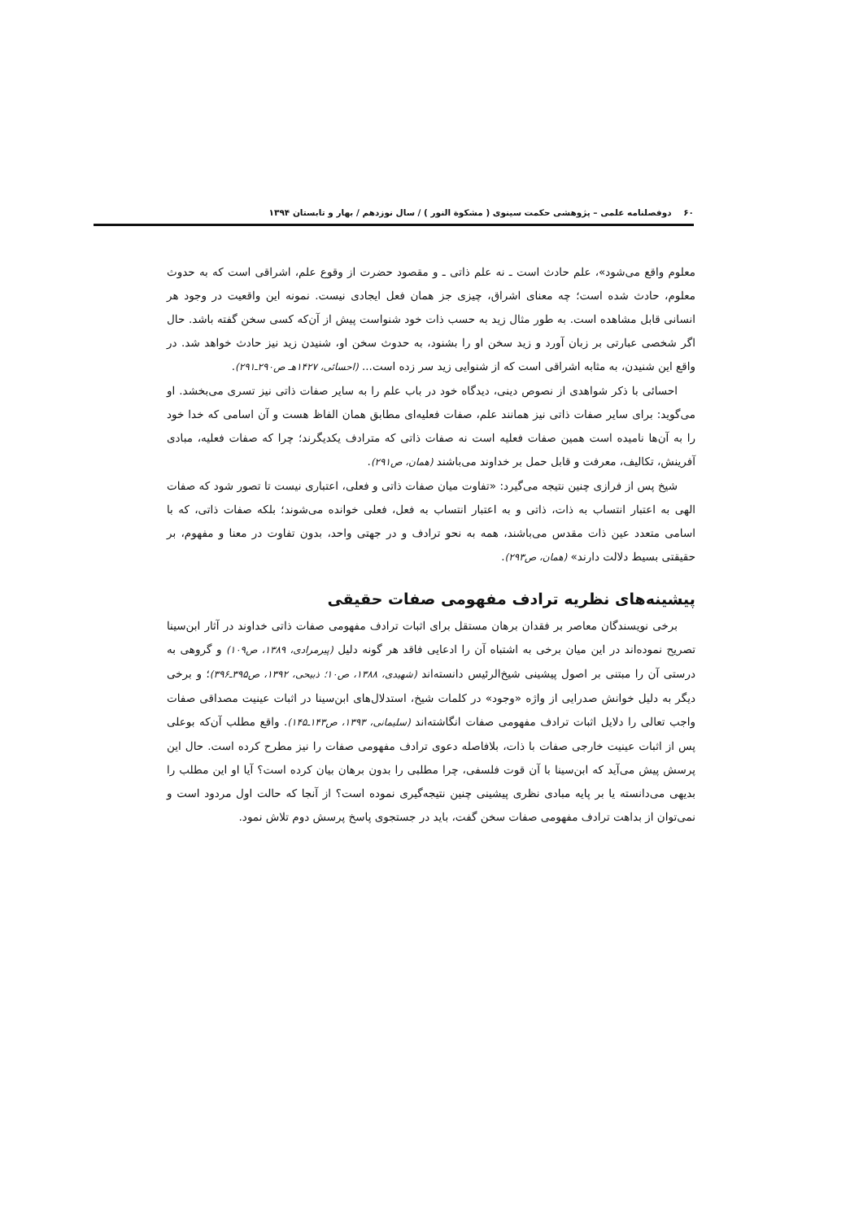۶۰ دوفصلنامه علمی – پژوهشی حکمت سینوی ( مشکوة النور ) / سال نوزدهم / بهار و تابستان ۱۳۹۴
معلوم واقع می‌شود»، علم حادث است ـ نه علم ذاتی ـ و مقصود حضرت از وقوع علم، اشراقی است که به حدوث معلوم، حادث شده است؛ چه معنای اشراق، چیزی جز همان فعل ایجادی نیست. نمونه این واقعیت در وجود هر انسانی قابل مشاهده است. به طور مثال زید به حسب ذات خود شنواست پیش از آن‌که کسی سخن گفته باشد. حال اگر شخصی عبارتی بر زبان آورد و زید سخن او را بشنود، به حدوث سخن او، شنیدن زید نیز حادث خواهد شد. در واقع این شنیدن، به مثابه اشراقی است که از شنوایی زید سر زده است... (احسائی، ۱۴۲۷هـ ص۲۹۰ـ۲۹۱).
احسائی با ذکر شواهدی از نصوص دینی، دیدگاه خود در باب علم را به سایر صفات ذاتی نیز تسری می‌بخشد. او می‌گوید: برای سایر صفات ذاتی نیز همانند علم، صفات فعلیه‌ای مطابق همان الفاظ هست و آن اسامی که خدا خود را به آن‌ها نامیده است همین صفات فعلیه است نه صفات ذاتی که مترادف یکدیگرند؛ چرا که صفات فعلیه، مبادی آفرینش، تکالیف، معرفت و قابل حمل بر خداوند می‌باشند (همان، ص۲۹۱).
شیخ پس از فرازی چنین نتیجه می‌گیرد: «تفاوت میان صفات ذاتی و فعلی، اعتباری نیست تا تصور شود که صفات الهی به اعتبار انتساب به ذات، ذاتی و به اعتبار انتساب به فعل، فعلی خوانده می‌شوند؛ بلکه صفات ذاتی، که با اسامی متعدد عین ذات مقدس می‌باشند، همه به نحو ترادف و در جهتی واحد، بدون تفاوت در معنا و مفهوم، بر حقیقتی بسیط دلالت دارند» (همان، ص۲۹۳).
پیشینه‌های نظریه ترادف مفهومی صفات حقیقی
برخی نویسندگان معاصر بر فقدان برهان مستقل برای اثبات ترادف مفهومی صفات ذاتی خداوند در آثار ابن‌سینا تصریح نموده‌اند در این میان برخی به اشتباه آن را ادعایی فاقد هر گونه دلیل (پیرمرادی، ۱۳۸۹، ص۱۰۹) و گروهی به درستی آن را مبتنی بر اصول پیشینی شیخ‌الرئیس دانسته‌اند (شهیدی، ۱۳۸۸، ص۱۰؛ ذبیحی، ۱۳۹۲، ص۳۹۵ـ۳۹۶)؛ و برخی دیگر به دلیل خوانش صدرایی از واژه «وجود» در کلمات شیخ، استدلال‌های ابن‌سینا در اثبات عینیت مصداقی صفات واجب تعالی را دلایل اثبات ترادف مفهومی صفات انگاشته‌اند (سلیمانی، ۱۳۹۳، ص۱۴۳ـ۱۴۵). واقع مطلب آن‌که بوعلی پس از اثبات عینیت خارجی صفات با ذات، بلافاصله دعوی ترادف مفهومی صفات را نیز مطرح کرده است. حال این پرسش پیش می‌آید که ابن‌سینا با آن قوت فلسفی، چرا مطلبی را بدون برهان بیان کرده است؟ آیا او این مطلب را بدیهی می‌دانسته یا بر پایه مبادی نظری پیشینی چنین نتیجه‌گیری نموده است؟ از آنجا که حالت اول مردود است و نمی‌توان از بداهت ترادف مفهومی صفات سخن گفت، باید در جستجوی پاسخ پرسش دوم تلاش نمود.